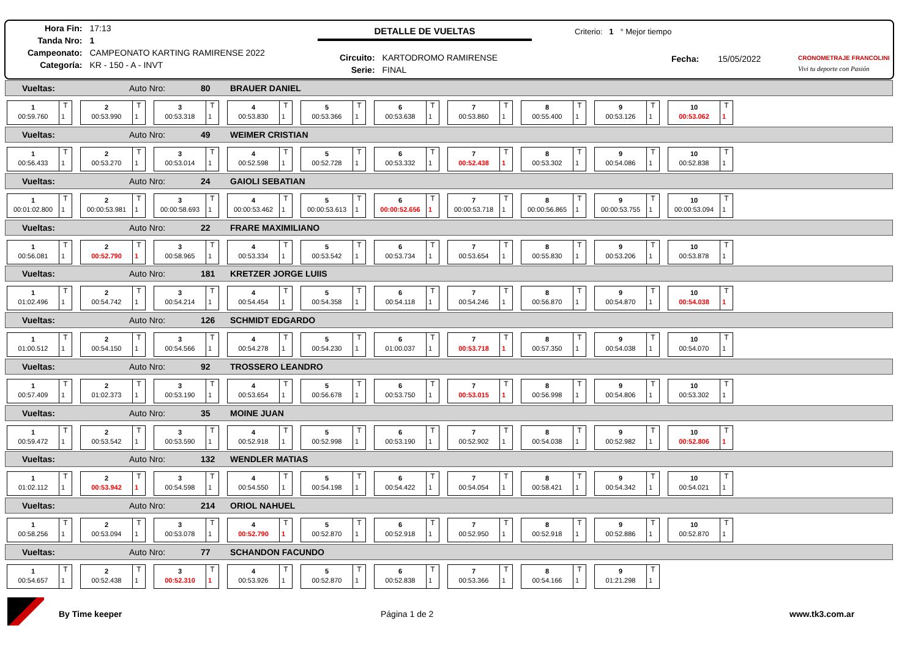| Hora Fin: | 17:13 |
| Tanda Nro: | 1 |
| Campeonato: | CAMPEONATO KARTING RAMIRENSE 2022 |
| Categoría: | KR - 150 - A - INVT |
DETALLE DE VUELTAS Criterio: 1 ° Mejor tiempo
| Circuito: | KARTODROMO RAMIRENSE |
| Serie: | FINAL |
Fecha: 15/05/2022 CRONOMETRAJE FRANCOLINI
Vivi tu deporte con Pasión
Vueltas: Auto Nro: 80 BRAUER DANIEL
1
T
00:59.760
1
2
T
00:53.990
1
3
T
00:53.318
1
4
T
00:53.830
1
5
T
00:53.366
1
6
T
00:53.638
1
7
T
00:53.860
1
8
T
00:55.400
1
9
T
00:53.126
1
10
T
00:53.062
1
Vueltas: Auto Nro: 49 WEIMER CRISTIAN
1
T
00:56.433
1
2
T
00:53.270
1
3
T
00:53.014
1
4
T
00:52.598
1
5
T
00:52.728
1
6
T
00:53.332
1
7
T
00:52.438
1
8
T
00:53.302
1
9
T
00:54.086
1
10
T
00:52.838
1
Vueltas: Auto Nro: 24 GAIOLI SEBATIAN
1
T
00:01:02.800
1
2
T
00:00:53.981
1
3
T
00:00:58.693
1
4
T
00:00:53.462
1
5
T
00:00:53.613
1
6
T
00:00:52.656
1
7
T
00:00:53.718
1
8
T
00:00:56.865
1
9
T
00:00:53.755
1
10
T
00:00:53.094
1
Vueltas: Auto Nro: 22 FRARE MAXIMILIANO
1
T
00:56.081
1
2
T
00:52.790
1
3
T
00:58.965
1
4
T
00:53.334
1
5
T
00:53.542
1
6
T
00:53.734
1
7
T
00:53.654
1
8
T
00:55.830
1
9
T
00:53.206
1
10
T
00:53.878
1
Vueltas: Auto Nro: 181 KRETZER JORGE LUIIS
1
T
01:02.496
1
2
T
00:54.742
1
3
T
00:54.214
1
4
T
00:54.454
1
5
T
00:54.358
1
6
T
00:54.118
1
7
T
00:54.246
1
8
T
00:56.870
1
9
T
00:54.870
1
10
T
00:54.038
1
Vueltas: Auto Nro: 126 SCHMIDT EDGARDO
1
T
01:00.512
1
2
T
00:54.150
1
3
T
00:54.566
1
4
T
00:54.278
1
5
T
00:54.230
1
6
T
01:00.037
1
7
T
00:53.718
1
8
T
00:57.350
1
9
T
00:54.038
1
10
T
00:54.070
1
Vueltas: Auto Nro: 92 TROSSERO LEANDRO
1
T
00:57.409
1
2
T
01:02.373
1
3
T
00:53.190
1
4
T
00:53.654
1
5
T
00:56.678
1
6
T
00:53.750
1
7
T
00:53.015
1
8
T
00:56.998
1
9
T
00:54.806
1
10
T
00:53.302
1
Vueltas: Auto Nro: 35 MOINE JUAN
1
T
00:59.472
1
2
T
00:53.542
1
3
T
00:53.590
1
4
T
00:52.918
1
5
T
00:52.998
1
6
T
00:53.190
1
7
T
00:52.902
1
8
T
00:54.038
1
9
T
00:52.982
1
10
T
00:52.806
1
Vueltas: Auto Nro: 132 WENDLER MATIAS
1
T
01:02.112
1
2
T
00:53.942
1
3
T
00:54.598
1
4
T
00:54.550
1
5
T
00:54.198
1
6
T
00:54.422
1
7
T
00:54.054
1
8
T
00:58.421
1
9
T
00:54.342
1
10
T
00:54.021
1
Vueltas: Auto Nro: 214 ORIOL NAHUEL
1
T
00:58.256
1
2
T
00:53.094
1
3
T
00:53.078
1
4
T
00:52.790
1
5
T
00:52.870
1
6
T
00:52.918
1
7
T
00:52.950
1
8
T
00:52.918
1
9
T
00:52.886
1
10
T
00:52.870
1
Vueltas: Auto Nro: 77 SCHANDON FACUNDO
1
T
00:54.657
1
2
T
00:52.438
1
3
T
00:52.310
1
4
T
00:53.926
1
5
T
00:52.870
1
6
T
00:52.838
1
7
T
00:53.366
1
8
T
00:54.166
1
9
T
01:21.298
1
By Time keeper Página 1 de 2 www.tk3.com.ar